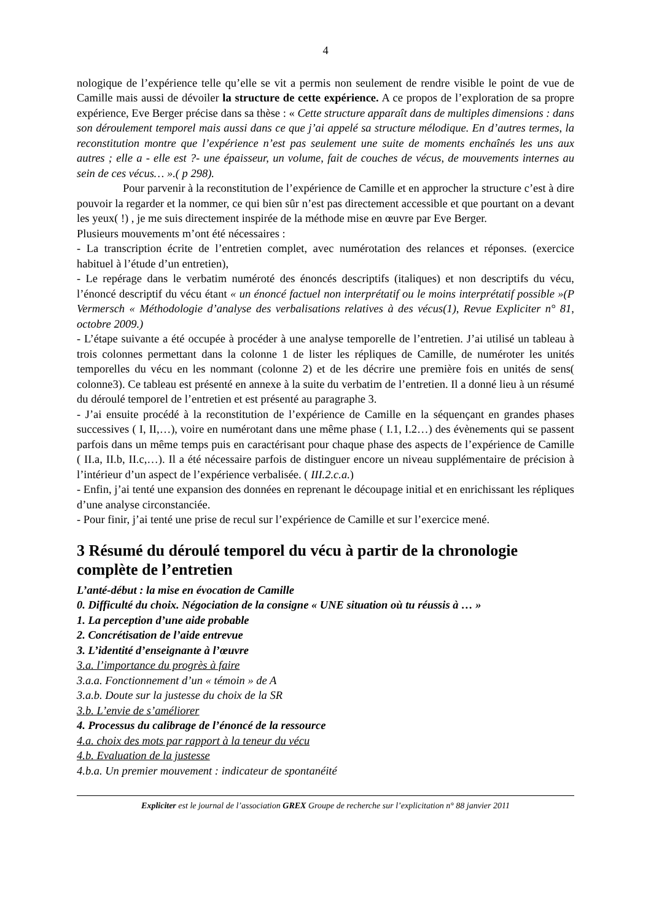4
nologique de l’expérience telle qu’elle se vit a permis non seulement de rendre visible le point de vue de Camille mais aussi de dévoiler la structure de cette expérience. A ce propos de l’exploration de sa propre expérience, Eve Berger précise dans sa thèse : « Cette structure apparaît dans de multiples dimensions : dans son déroulement temporel mais aussi dans ce que j’ai appelé sa structure mélodique. En d’autres termes, la reconstitution montre que l’expérience n’est pas seulement une suite de moments enchaînés les uns aux autres ; elle a - elle est ?- une épaisseur, un volume, fait de couches de vécus, de mouvements internes au sein de ces vécus… ».( p 298).
Pour parvenir à la reconstitution de l’expérience de Camille et en approcher la structure c’est à dire pouvoir la regarder et la nommer, ce qui bien sûr n’est pas directement accessible et que pourtant on a devant les yeux( !) , je me suis directement inspirée de la méthode mise en œuvre par Eve Berger.
Plusieurs mouvements m’ont été nécessaires :
- La transcription écrite de l’entretien complet, avec numérotation des relances et réponses. (exercice habituel à l’étude d’un entretien),
- Le repérage dans le verbatim numéroté des énoncés descriptifs (italiques) et non descriptifs du vécu, l’énoncé descriptif du vécu étant « un énoncé factuel non interprétatif ou le moins interprétatif possible »(P Vermersch « Méthodologie d’analyse des verbalisations relatives à des vécus(1), Revue Expliciter n° 81, octobre 2009.)
- L’étape suivante a été occupée à procéder à une analyse temporelle de l’entretien. J’ai utilisé un tableau à trois colonnes permettant dans la colonne 1 de lister les répliques de Camille, de numéroter les unités temporelles du vécu en les nommant (colonne 2) et de les décrire une première fois en unités de sens( colonne3). Ce tableau est présenté en annexe à la suite du verbatim de l’entretien. Il a donné lieu à un résumé du déroulé temporel de l’entretien et est présenté au paragraphe 3.
- J’ai ensuite procédé à la reconstitution de l’expérience de Camille en la séquençant en grandes phases successives ( I, II,…), voire en numérotant dans une même phase ( I.1, I.2…) des évènements qui se passent parfois dans un même temps puis en caractérisant pour chaque phase des aspects de l’expérience de Camille ( II.a, II.b, II.c,…). Il a été nécessaire parfois de distinguer encore un niveau supplémentaire de précision à l’intérieur d’un aspect de l’expérience verbalisée. ( III.2.c.a.)
- Enfin, j’ai tenté une expansion des données en reprenant le découpage initial et en enrichissant les répliques d’une analyse circonstanciée.
- Pour finir, j’ai tenté une prise de recul sur l’expérience de Camille et sur l’exercice mené.
3 Résumé du déroulé temporel du vécu à partir de la chronologie complète de l’entretien
L’anté-début : la mise en évocation de Camille
0. Difficulté du choix. Négociation de la consigne « UNE situation où tu réussis à … »
1. La perception d’une aide probable
2. Concrétisation de l’aide entrevue
3. L’identité d’enseignante à l’œuvre
3.a. l’importance du progrès à faire
3.a.a. Fonctionnement d’un « témoin » de A
3.a.b. Doute sur la justesse du choix de la SR
3.b. L’envie de s’améliorer
4. Processus du calibrage de l’énoncé de la ressource
4.a. choix des mots par rapport à la teneur du vécu
4.b. Evaluation de la justesse
4.b.a. Un premier mouvement : indicateur de spontanéité
Expliciter est le journal de l’association GREX Groupe de recherche sur l’explicitation n° 88 janvier 2011